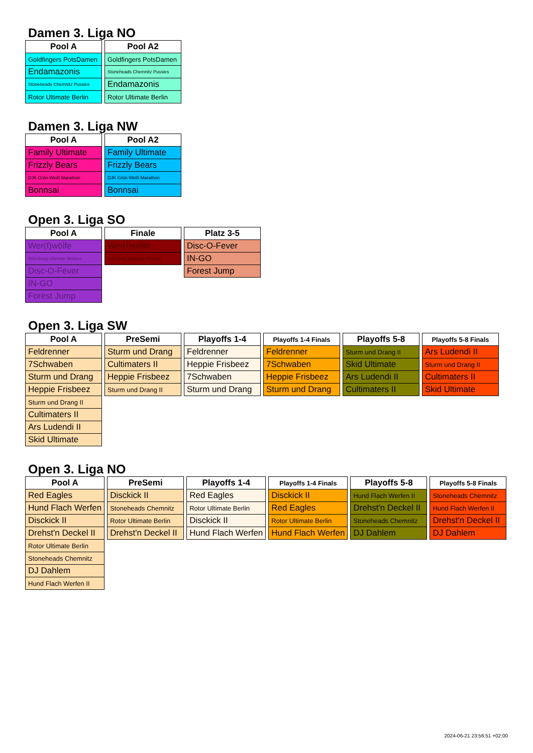Damen 3. Liga NO
| Pool A |
| --- |
| Goldfingers PotsDamen |
| Endamazonis |
| Stoneheads Chemnitz Pussies |
| Rotor Ultimate Berlin |
| Pool A2 |
| --- |
| Goldfingers PotsDamen |
| Stoneheads Chemnitz Pussies |
| Endamazonis |
| Rotor Ultimate Berlin |
Damen 3. Liga NW
| Pool A |
| --- |
| Family Ultimate |
| Frizzly Bears |
| DJK Grün-Weiß Marathon |
| Bonnsai |
| Pool A2 |
| --- |
| Family Ultimate |
| Frizzly Bears |
| DJK Grün-Weiß Marathon |
| Bonnsai |
Open 3. Liga SO
| Pool A |
| --- |
| Wer(f)wölfe |
| Würzburg Ultimate Wolves |
| Disc-O-Fever |
| IN-GO |
| Forest Jump |
| Finale |
| --- |
| Wer(f)wölfe |
| Würzburg Ultimate Wolves |
| Platz 3-5 |
| --- |
| Disc-O-Fever |
| IN-GO |
| Forest Jump |
Open 3. Liga SW
| Pool A |
| --- |
| Feldrenner |
| 7Schwaben |
| Sturm und Drang |
| Heppie Frisbeez |
| Sturm und Drang II |
| Cultimaters II |
| Ars Ludendi II |
| Skid Ultimate |
| PreSemi |
| --- |
| Sturm und Drang |
| Cultimaters II |
| Heppie Frisbeez |
| Sturm und Drang II |
| Playoffs 1-4 |
| --- |
| Feldrenner |
| Heppie Frisbeez |
| 7Schwaben |
| Sturm und Drang |
| Playoffs 1-4 Finals |
| --- |
| Feldrenner |
| 7Schwaben |
| Heppie Frisbeez |
| Sturm und Drang |
| Playoffs 5-8 |
| --- |
| Sturm und Drang II |
| Skid Ultimate |
| Ars Ludendi II |
| Cultimaters II |
| Playoffs 5-8 Finals |
| --- |
| Ars Ludendi II |
| Sturm und Drang II |
| Cultimaters II |
| Skid Ultimate |
Open 3. Liga NO
| Pool A |
| --- |
| Red Eagles |
| Hund Flach Werfen |
| Disckick II |
| Drehst'n Deckel II |
| Rotor Ultimate Berlin |
| Stoneheads Chemnitz |
| DJ Dahlem |
| Hund Flach Werfen II |
| PreSemi |
| --- |
| Disckick II |
| Stoneheads Chemnitz |
| Rotor Ultimate Berlin |
| Drehst'n Deckel II |
| Playoffs 1-4 |
| --- |
| Red Eagles |
| Rotor Ultimate Berlin |
| Disckick II |
| Hund Flach Werfen |
| Playoffs 1-4 Finals |
| --- |
| Disckick II |
| Red Eagles |
| Rotor Ultimate Berlin |
| Hund Flach Werfen |
| Playoffs 5-8 |
| --- |
| Hund Flach Werfen II |
| Drehst'n Deckel II |
| Stoneheads Chemnitz |
| DJ Dahlem |
| Playoffs 5-8 Finals |
| --- |
| Stoneheads Chemnitz |
| Hund Flach Werfen II |
| Drehst'n Deckel II |
| DJ Dahlem |
2024-06-21 23:56:51 +02:00